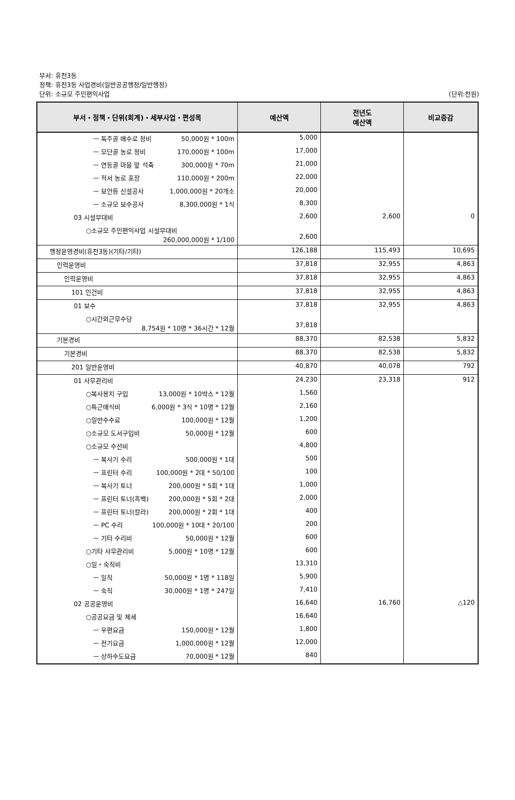부서: 휴천3동
정책: 휴천3동 사업경비(일반공공행정/일반행정)
단위: 소규모 주민편익사업 (단위:천원)
| 부서・정책・단위(회계)・세부사업・편성목 | 예산액 | 전년도 예산액 | 비교증감 |
| --- | --- | --- | --- |
| ㅡ 독주골 배수로 정비 50,000원 * 100m | 5,000 | | |
| ㅡ 모단골 농로 정비 170,000원 * 100m | 17,000 | | |
| ㅡ 연동골 마을 앞 석축 300,000원 * 70m | 21,000 | | |
| ㅡ 적서 농로 포장 110,000원 * 200m | 22,000 | | |
| ㅡ 보안등 신설공사 1,000,000원 * 20개소 | 20,000 | | |
| ㅡ 소규모 보수공사 8,300,000원 * 1식 | 8,300 | | |
| 03 시설부대비 | 2,600 | 2,600 | 0 |
| ○소규모 주민편익사업 시설부대비 260,000,000원 * 1/100 | 2,600 | | |
| 행정운영경비(휴천3동)(기타/기타) | 126,188 | 115,493 | 10,695 |
| 인력운영비 | 37,818 | 32,955 | 4,863 |
| 인력운영비 | 37,818 | 32,955 | 4,863 |
| 101 인건비 | 37,818 | 32,955 | 4,863 |
| 01 보수 | 37,818 | 32,955 | 4,863 |
| ○시간외근무수당 8,754원 * 10명 * 36시간 * 12월 | 37,818 | | |
| 기본경비 | 88,370 | 82,538 | 5,832 |
| 기본경비 | 88,370 | 82,538 | 5,832 |
| 201 일반운영비 | 40,870 | 40,078 | 792 |
| 01 사무관리비 | 24,230 | 23,318 | 912 |
| ○복사용지 구입 13,000원 * 10박스 * 12월 | 1,560 | | |
| ○특근매식비 6,000원 * 3식 * 10명 * 12월 | 2,160 | | |
| ○일반수수료 100,000원 * 12월 | 1,200 | | |
| ○소규모 도서구입비 50,000원 * 12월 | 600 | | |
| ○소규모 수선비 | 4,800 | | |
| ㅡ 복사기 수리 500,000원 * 1대 | 500 | | |
| ㅡ 프린터 수리 100,000원 * 2대 * 50/100 | 100 | | |
| ㅡ 복사기 토너 200,000원 * 5회 * 1대 | 1,000 | | |
| ㅡ 프린터 토너(흑백) 200,000원 * 5회 * 2대 | 2,000 | | |
| ㅡ 프린터 토너(칼라) 200,000원 * 2회 * 1대 | 400 | | |
| ㅡ PC 수리 100,000원 * 10대 * 20/100 | 200 | | |
| ㅡ 기타 수리비 50,000원 * 12월 | 600 | | |
| ○기타 사무관리비 5,000원 * 10명 * 12월 | 600 | | |
| ○일・숙직비 | 13,310 | | |
| ㅡ 일직 50,000원 * 1명 * 118일 | 5,900 | | |
| ㅡ 숙직 30,000원 * 1명 * 247일 | 7,410 | | |
| 02 공공운영비 | 16,640 | 16,760 | △120 |
| ○공공요금 및 제세 | 16,640 | | |
| ㅡ 우편요금 150,000원 * 12월 | 1,800 | | |
| ㅡ 전기요금 1,000,000원 * 12월 | 12,000 | | |
| ㅡ 상하수도요금 70,000원 * 12월 | 840 | | |